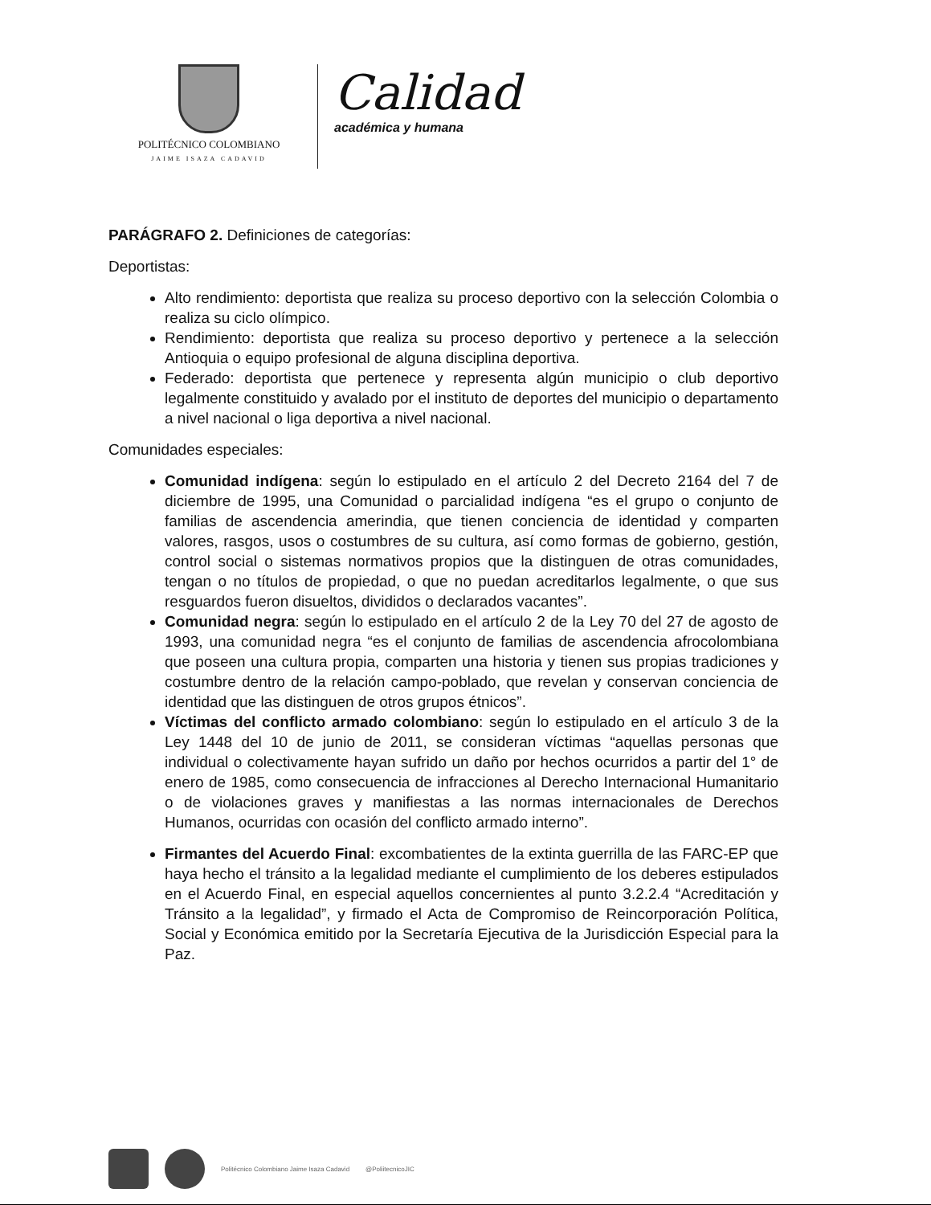POLITÉCNICO COLOMBIANO
JAIME ISAZA CADAVID
Calidad
académica y humana
PARÁGRAFO 2. Definiciones de categorías:
Deportistas:
Alto rendimiento: deportista que realiza su proceso deportivo con la selección Colombia o realiza su ciclo olímpico.
Rendimiento: deportista que realiza su proceso deportivo y pertenece a la selección Antioquia o equipo profesional de alguna disciplina deportiva.
Federado: deportista que pertenece y representa algún municipio o club deportivo legalmente constituido y avalado por el instituto de deportes del municipio o departamento a nivel nacional o liga deportiva a nivel nacional.
Comunidades especiales:
Comunidad indígena: según lo estipulado en el artículo 2 del Decreto 2164 del 7 de diciembre de 1995, una Comunidad o parcialidad indígena “es el grupo o conjunto de familias de ascendencia amerindia, que tienen conciencia de identidad y comparten valores, rasgos, usos o costumbres de su cultura, así como formas de gobierno, gestión, control social o sistemas normativos propios que la distinguen de otras comunidades, tengan o no títulos de propiedad, o que no puedan acreditarlos legalmente, o que sus resguardos fueron disueltos, divididos o declarados vacantes”.
Comunidad negra: según lo estipulado en el artículo 2 de la Ley 70 del 27 de agosto de 1993, una comunidad negra “es el conjunto de familias de ascendencia afrocolombiana que poseen una cultura propia, comparten una historia y tienen sus propias tradiciones y costumbre dentro de la relación campo-poblado, que revelan y conservan conciencia de identidad que las distinguen de otros grupos étnicos”.
Víctimas del conflicto armado colombiano: según lo estipulado en el artículo 3 de la Ley 1448 del 10 de junio de 2011, se consideran víctimas “aquellas personas que individual o colectivamente hayan sufrido un daño por hechos ocurridos a partir del 1° de enero de 1985, como consecuencia de infracciones al Derecho Internacional Humanitario o de violaciones graves y manifiestas a las normas internacionales de Derechos Humanos, ocurridas con ocasión del conflicto armado interno”.
Firmantes del Acuerdo Final: excombatientes de la extinta guerrilla de las FARC-EP que haya hecho el tránsito a la legalidad mediante el cumplimiento de los deberes estipulados en el Acuerdo Final, en especial aquellos concernientes al punto 3.2.2.4 “Acreditación y Tránsito a la legalidad”, y firmado el Acta de Compromiso de Reincorporación Política, Social y Económica emitido por la Secretaría Ejecutiva de la Jurisdicción Especial para la Paz.
Politécnico Colombiano Jaime Isaza Cadavid
@PoliitecnicoJIC